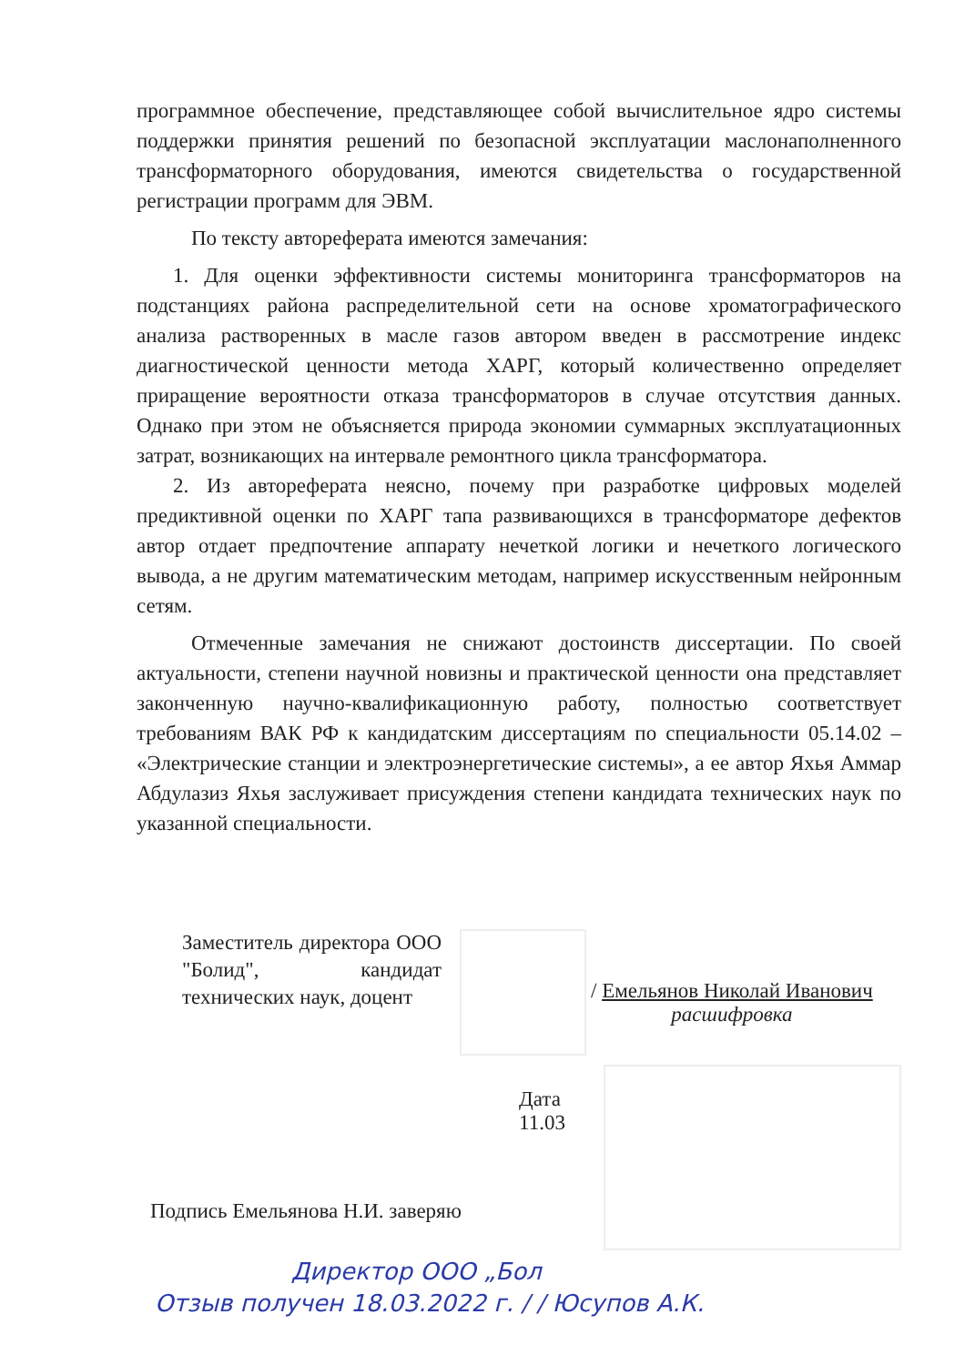программное обеспечение, представляющее собой вычислительное ядро системы поддержки принятия решений по безопасной эксплуатации маслонаполненного трансформаторного оборудования, имеются свидетельства о государственной регистрации программ для ЭВМ.
По тексту автореферата имеются замечания:
1. Для оценки эффективности системы мониторинга трансформаторов на подстанциях района распределительной сети на основе хроматографического анализа растворенных в масле газов автором введен в рассмотрение индекс диагностической ценности метода ХАРГ, который количественно определяет приращение вероятности отказа трансформаторов в случае отсутствия данных. Однако при этом не объясняется природа экономии суммарных эксплуатационных затрат, возникающих на интервале ремонтного цикла трансформатора.
2. Из автореферата неясно, почему при разработке цифровых моделей предиктивной оценки по ХАРГ тапа развивающихся в трансформаторе дефектов автор отдает предпочтение аппарату нечеткой логики и нечеткого логического вывода, а не другим математическим методам, например искусственным нейронным сетям.
Отмеченные замечания не снижают достоинств диссертации. По своей актуальности, степени научной новизны и практической ценности она представляет законченную научно-квалификационную работу, полностью соответствует требованиям ВАК РФ к кандидатским диссертациям по специальности 05.14.02 – «Электрические станции и электроэнергетические системы», а ее автор Яхья Аммар Абдулазиз Яхья заслуживает присуждения степени кандидата технических наук по указанной специальности.
Заместитель директора ООО "Болид", кандидат технических наук, доцент
/ Емельянов Николай Иванович
расшифровка
Дата 11.03
Подпись Емельянова Н.И. заверяю
Директор ООО „Бол
Отзыв получен 18.03.2022 г. / / Юсупов А.К.